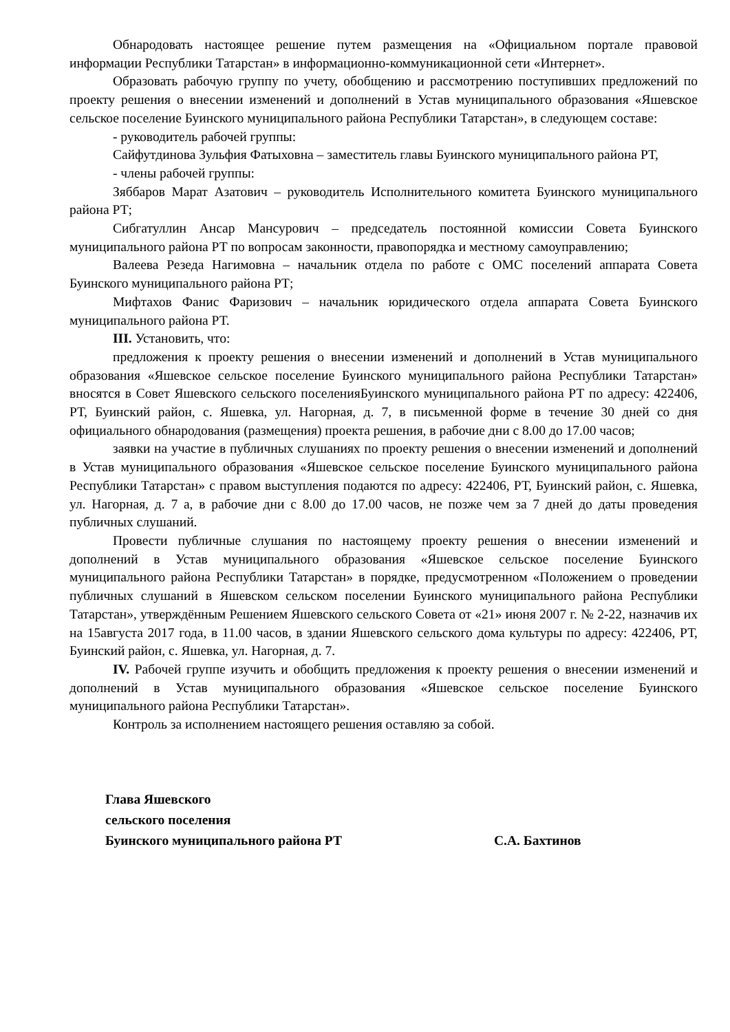Обнародовать настоящее решение путем размещения на «Официальном портале правовой информации Республики Татарстан» в информационно-коммуникационной сети «Интернет».
Образовать рабочую группу по учету, обобщению и рассмотрению поступивших предложений по проекту решения о внесении изменений и дополнений в Устав муниципального образования «Яшевское сельское поселение Буинского муниципального района Республики Татарстан», в следующем составе:
- руководитель рабочей группы:
Сайфутдинова Зульфия Фатыховна – заместитель главы Буинского муниципального района РТ,
- члены рабочей группы:
Зяббаров Марат Азатович – руководитель Исполнительного комитета Буинского муниципального района РТ;
Сибгатуллин Ансар Мансурович – председатель постоянной комиссии Совета Буинского муниципального района РТ по вопросам законности, правопорядка и местному самоуправлению;
Валеева Резеда Нагимовна – начальник отдела по работе с ОМС поселений аппарата Совета Буинского муниципального района РТ;
Мифтахов Фанис Фаризович – начальник юридического отдела аппарата Совета Буинского муниципального района РТ.
III. Установить, что:
предложения к проекту решения о внесении изменений и дополнений в Устав муниципального образования «Яшевское сельское поселение Буинского муниципального района Республики Татарстан» вносятся в Совет Яшевского сельского поселенияБуинского муниципального района РТ по адресу: 422406, РТ, Буинский район, с. Яшевка, ул. Нагорная, д. 7, в письменной форме в течение 30 дней со дня официального обнародования (размещения) проекта решения, в рабочие дни с 8.00 до 17.00 часов;
заявки на участие в публичных слушаниях по проекту решения о внесении изменений и дополнений в Устав муниципального образования «Яшевское сельское поселение Буинского муниципального района Республики Татарстан» с правом выступления подаются по адресу: 422406, РТ, Буинский район, с. Яшевка, ул. Нагорная, д. 7 а, в рабочие дни с 8.00 до 17.00 часов, не позже чем за 7 дней до даты проведения публичных слушаний.
Провести публичные слушания по настоящему проекту решения о внесении изменений и дополнений в Устав муниципального образования «Яшевское сельское поселение Буинского муниципального района Республики Татарстан» в порядке, предусмотренном «Положением о проведении публичных слушаний в Яшевском сельском поселении Буинского муниципального района Республики Татарстан», утверждённым Решением Яшевского сельского Совета от «21» июня 2007 г. № 2-22, назначив их на 15августа 2017 года, в 11.00 часов, в здании Яшевского сельского дома культуры по адресу: 422406, РТ, Буинский район, с. Яшевка, ул. Нагорная, д. 7.
IV. Рабочей группе изучить и обобщить предложения к проекту решения о внесении изменений и дополнений в Устав муниципального образования «Яшевское сельское поселение Буинского муниципального района Республики Татарстан».
Контроль за исполнением настоящего решения оставляю за собой.
Глава Яшевского
сельского поселения
Буинского муниципального района РТ С.А. Бахтинов